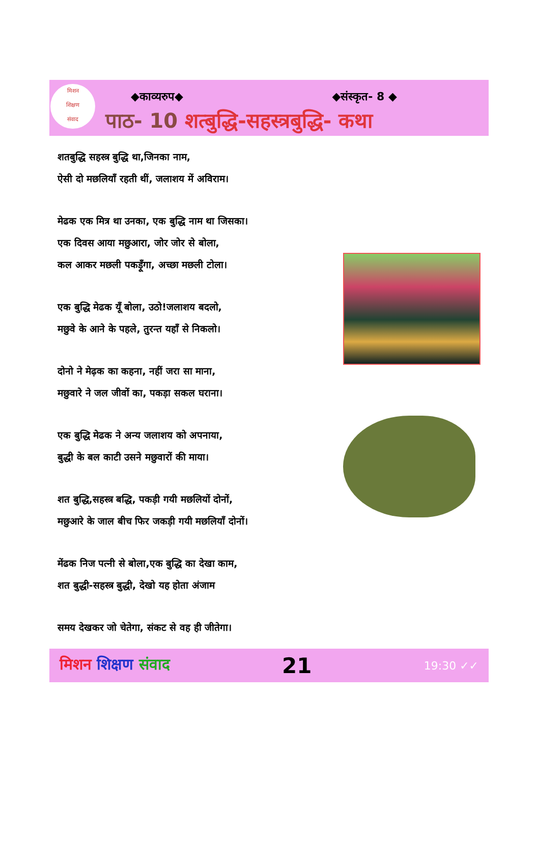मिशन
शिक्षण
संवाद
◆काव्यरुप◆ ◆संस्कृत- 8 ◆
पाठ- 10 शत्बुद्धि-सहस्त्रबुद्धि- कथा
शतबुद्धि सहस्त्र बुद्धि था,जिनका नाम,
ऐसी दो मछलियाँ रहती थीं, जलाशय में अविराम।
मेढक एक मित्र था उनका, एक बुद्धि नाम था जिसका।
एक दिवस आया मछुआरा, जोर जोर से बोला,
कल आकर मछली पकड़ूँगा, अच्छा मछली टोला।
एक बुद्धि मेढक यूँ बोला, उठो!जलाशय बदलो,
मछुवे के आने के पहले, तुरन्त यहाँ से निकलो।
दोनो ने मेढ़क का कहना, नहीं जरा सा माना,
मछुवारे ने जल जीवों का, पकड़ा सकल घराना।
एक बुद्धि मेढक ने अन्य जलाशय को अपनाया,
बुद्धी के बल काटी उसने मछुवारों की माया।
शत बुद्धि,सहस्त्र बद्धि, पकड़ी गयी मछलियों दोनों,
मछुआरे के जाल बीच फिर जकड़ी गयी मछलियाँ दोनों।
मेंढक निज पत्नी से बोला,एक बुद्धि का देखा काम,
शत बुद्धी-सहस्त्र बुद्धी, देखो यह होता अंजाम
समय देखकर जो चेतेगा, संकट से वह ही जीतेगा।
मिशन शिक्षण संवाद 21 19:30 ✓✓